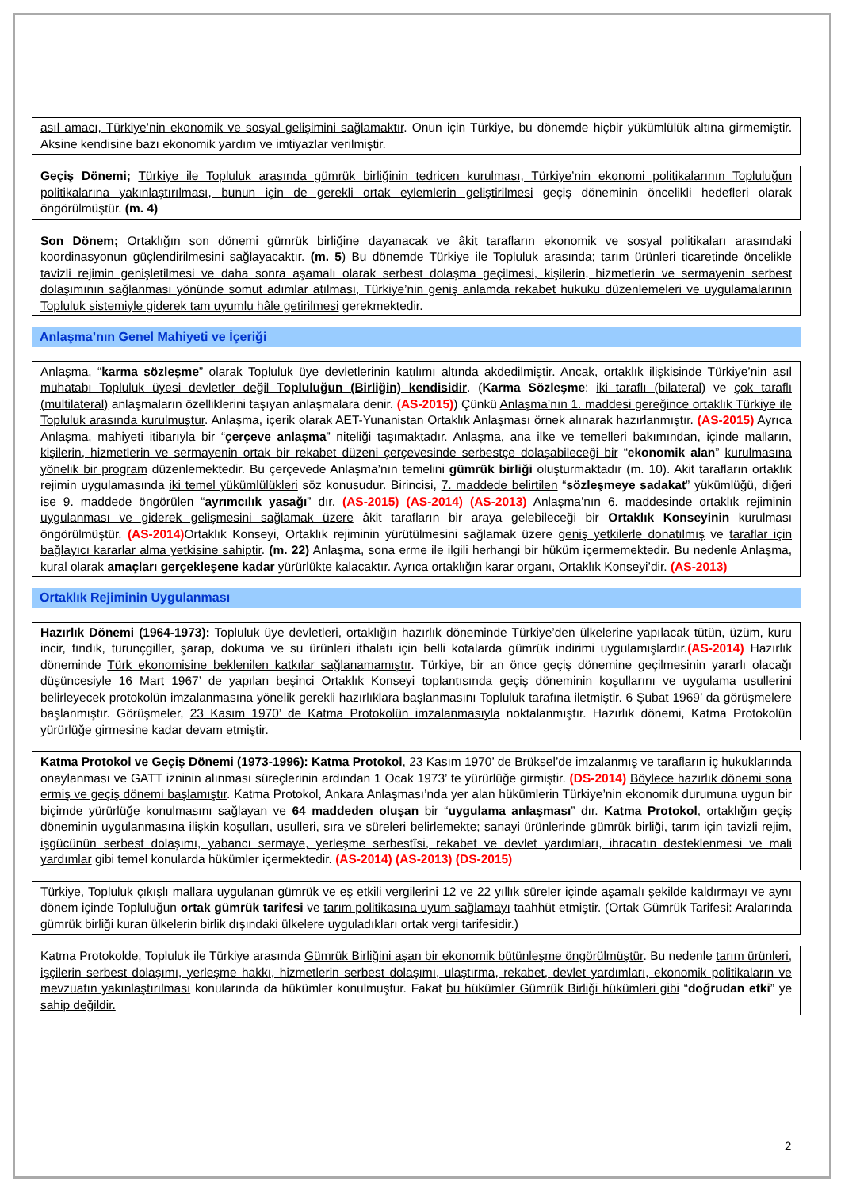asıl amacı, Türkiye’nin ekonomik ve sosyal gelişimini sağlamaktır. Onun için Türkiye, bu dönemde hiçbir yükümlülük altına girmemiştir. Aksine kendisine bazı ekonomik yardım ve imtiyazlar verilmiştir.
Geçiş Dönemi; Türkiye ile Topluluk arasında gümrük birliğinin tedricen kurulması, Türkiye’nin ekonomi politikalarının Topluluğun politikalarına yakınlaştırılması, bunun için de gerekli ortak eylemlerin geliştirilmesi geçiş döneminin öncelikli hedefleri olarak öngörülmüştür. (m. 4)
Son Dönem; Ortaklığın son dönemi gümrük birliğine dayanacak ve âkit tarafların ekonomik ve sosyal politikaları arasındaki koordinasyonun güçlendirilmesini sağlayacaktır. (m. 5) Bu dönemde Türkiye ile Topluluk arasında; tarım ürünleri ticaretinde öncelikle tavizli rejimin genişletilmesi ve daha sonra aşamalı olarak serbest dolaşma geçilmesi, kişilerin, hizmetlerin ve sermayenin serbest dolaşımının sağlanması yönünde somut adımlar atılması, Türkiye’nin geniş anlamda rekabet hukuku düzenlemeleri ve uygulamalarının Topluluk sistemiyle giderek tam uyumlu hâle getirilmesi gerekmektedir.
Anlaşma’nın Genel Mahiyeti ve İçeriği
Anlaşma, “karma sözleşme” olarak Topluluk üye devletlerinin katılımı altında akdedilmiştir. Ancak, ortaklık ilişkisinde Türkiye’nin asıl muhatabı Topluluk üyesi devletler değil Topluluğun (Birliğin) kendisidir. (Karma Sözleşme: iki taraflı (bilateral) ve çok taraflı (multilateral) anlaşmaların özelliklerini taşıyan anlaşmalara denir. (AS-2015)) Çünkü Anlaşma’nın 1. maddesi gereğince ortaklık Türkiye ile Topluluk arasında kurulmuştur. Anlaşma, içerik olarak AET-Yunanistan Ortaklık Anlaşması örnek alınarak hazırlanmıştır. (AS-2015) Ayrıca Anlaşma, mahiyeti itibarıyla bir “çerçeve anlaşma” niteliği taşımaktadır. Anlaşma, ana ilke ve temelleri bakımından, içinde malların, kişilerin, hizmetlerin ve sermayenin ortak bir rekabet düzeni çerçevesinde serbestçe dolaşabileceği bir “ekonomik alan” kurulmasına yönelik bir program düzenlemektedir. Bu çerçevede Anlaşma’nın temelini gümrük birliği oluşturmaktadır (m. 10). Akit tarafların ortaklık rejimin uygulamasında iki temel yükümlülükleri söz konusudur. Birincisi, 7. maddede belirtilen “sözleşmeye sadakat” yükümlüğü, diğeri ise 9. maddede öngörülen “ayrımcılık yasağı” dır. (AS-2015) (AS-2014) (AS-2013) Anlaşma’nın 6. maddesinde ortaklık rejiminin uygulanması ve giderek gelişmesini sağlamak üzere âkit tarafların bir araya gelebileceği bir Ortaklık Konseyinin kurulması öngörülmüştür. (AS-2014) Ortaklık Konseyi, Ortaklık rejiminin yürütülmesini sağlamak üzere geniş yetkilerle donatılmış ve taraflar için bağlayıcı kararlar alma yetkisine sahiptir. (m. 22) Anlaşma, sona erme ile ilgili herhangi bir hüküm içermemektedir. Bu nedenle Anlaşma, kural olarak amaçları gerçekleşene kadar yürürlükte kalacaktır. Ayrıca ortaklığın karar organı, Ortaklık Konseyi’dir. (AS-2013)
Ortaklık Rejiminin Uygulanması
Hazırlık Dönemi (1964-1973): Topluluk üye devletleri, ortaklığın hazırlık döneminde Türkiye’den ülkelerine yapılacak tütün, üzüm, kuru incir, fındık, turunçgiller, şarap, dokuma ve su ürünleri ithalatı için belli kotalarda gümrük indirimi uygulamışlardır.(AS-2014) Hazırlık döneminde Türk ekonomisine beklenilen katkılar sağlanamamıştır. Türkiye, bir an önce geçiş dönemine geçilmesinin yararlı olacağı düşüncesiyle 16 Mart 1967’ de yapılan beşinci Ortaklık Konseyi toplantısında geçiş döneminin koşullarını ve uygulama usullerini belirleyecek protokolün imzalanmasına yönelik gerekli hazırlıklara başlanmasını Topluluk tarafına iletmiştir. 6 Şubat 1969’ da görüşmelere başlanmıştır. Görüşmeler, 23 Kasım 1970’ de Katma Protokolün imzalanmasıyla noktalanmıştır. Hazırlık dönemi, Katma Protokolün yürürlüğe girmesine kadar devam etmiştir.
Katma Protokol ve Geçiş Dönemi (1973-1996): Katma Protokol, 23 Kasım 1970’ de Brüksel’de imzalanmış ve tarafların iç hukuklarında onaylanması ve GATT izninin alınması süreçlerinin ardından 1 Ocak 1973’ te yürürlüğe girmiştir. (DS-2014) Böylece hazırlık dönemi sona ermiş ve geçiş dönemi başlamıştır. Katma Protokol, Ankara Anlaşması’nda yer alan hükümlerin Türkiye’nin ekonomik durumuna uygun bir biçimde yürürlüğe konulmasını sağlayan ve 64 maddeden oluşan bir “uygulama anlaşması” dır. Katma Protokol, ortaklığın geçiş döneminin uygulanmasına ilişkin koşulları, usulleri, sıra ve süreleri belirlemekte; sanayi ürünlerinde gümrük birliği, tarım için tavizli rejim, işgücünün serbest dolaşımı, yabancı sermaye, yerleşme serbestîsi, rekabet ve devlet yardımları, ihracatın desteklenmesi ve mali yardımlar gibi temel konularda hükümler içermektedir. (AS-2014) (AS-2013) (DS-2015)
Türkiye, Topluluk çıkışlı mallara uygulanan gümrük ve eş etkili vergilerini 12 ve 22 yıllık süreler içinde aşamalı şekilde kaldırmayı ve aynı dönem içinde Topluluğun ortak gümrük tarifesi ve tarım politikasına uyum sağlamayı taahhüt etmiştir. (Ortak Gümrük Tarifesi: Aralarında gümrük birliği kuran ülkelerin birlik dışındaki ülkelere uyguladıkları ortak vergi tarifesidir.)
Katma Protokolde, Topluluk ile Türkiye arasında Gümrük Birliğini aşan bir ekonomik bütünleşme öngörülmüştür. Bu nedenle tarım ürünleri, işçilerin serbest dolaşımı, yerleşme hakkı, hizmetlerin serbest dolaşımı, ulaştırma, rekabet, devlet yardımları, ekonomik politikaların ve mevzuatın yakınlaştırılması konularında da hükümler konulmuştur. Fakat bu hükümler Gümrük Birliği hükümleri gibi “doğrudan etki” ye sahip değildir.
2